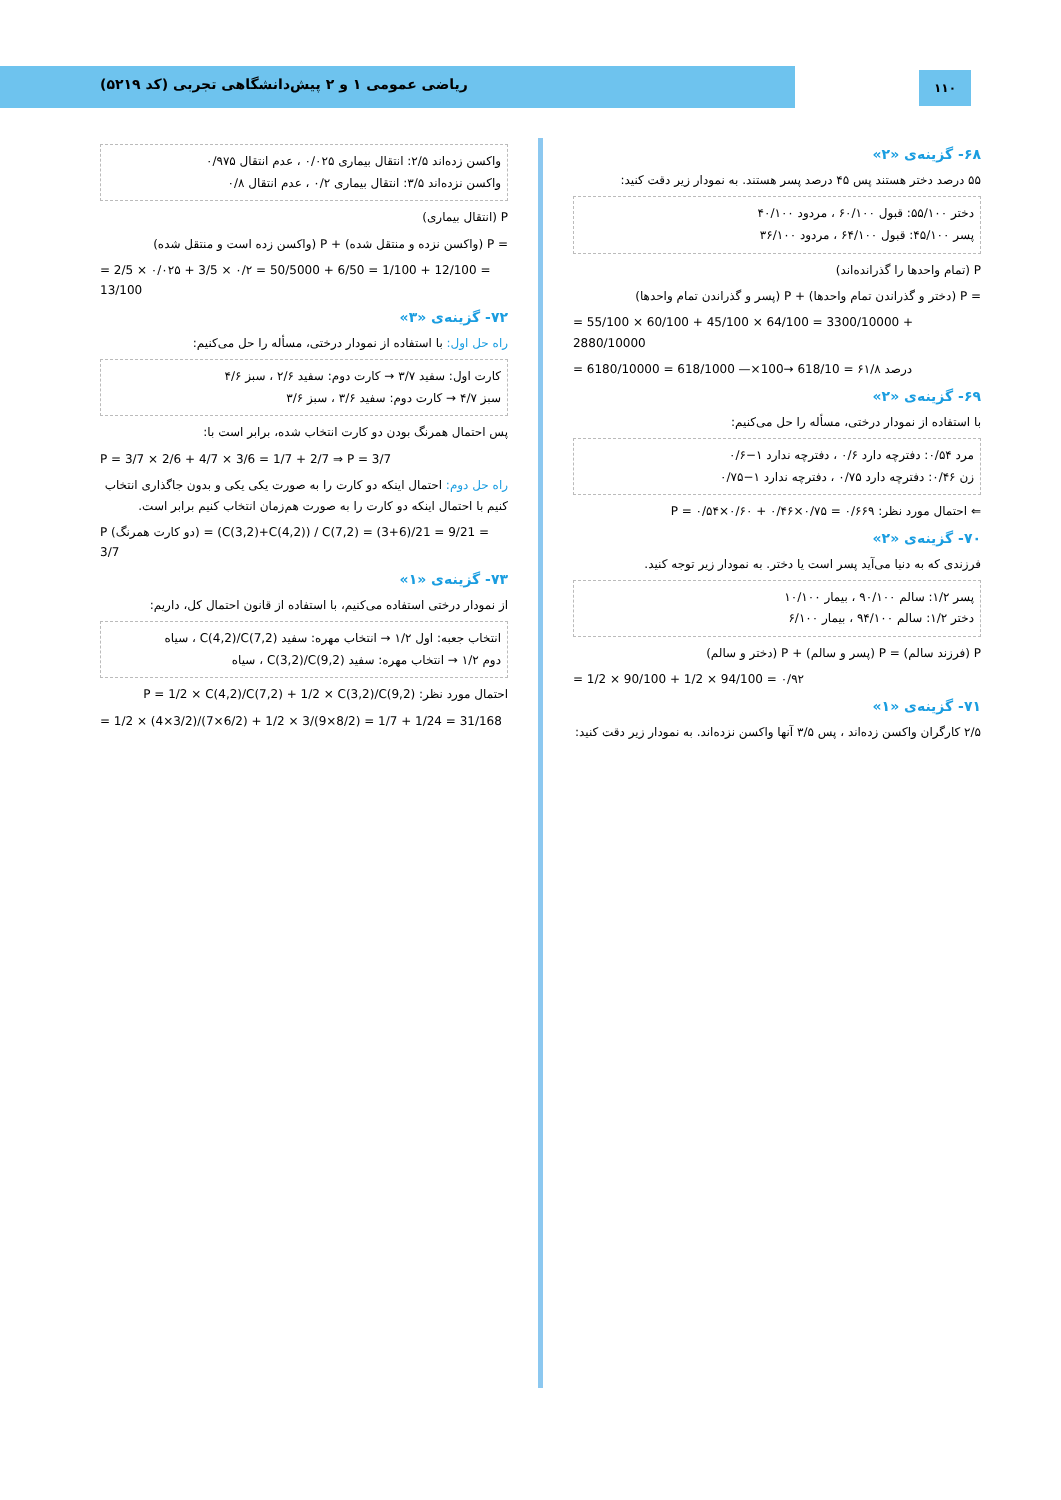ریاضی عمومی ۱ و ۲ پیش‌دانشگاهی تجربی (کد ۵۲۱۹)
۱۱۰
۶۸- گزینه‌ی «۲»
۵۵ درصد دختر هستند پس ۴۵ درصد پسر هستند. به نمودار زیر دقت کنید:
دختر ۵۵/۱۰۰: قبول ۶۰/۱۰۰ ، مردود ۴۰/۱۰۰
پسر ۴۵/۱۰۰: قبول ۶۴/۱۰۰ ، مردود ۳۶/۱۰۰
P (تمام واحدها را گذرانده‌اند)
= P (دختر و گذراندن تمام واحدها) + P (پسر و گذراندن تمام واحدها)
= 55/100 × 60/100 + 45/100 × 64/100 = 3300/10000 + 2880/10000
= 6180/10000 = 618/1000 —×100→ 618/10 = ۶۱/۸ درصد
۶۹- گزینه‌ی «۲»
با استفاده از نمودار درختی، مسأله را حل می‌کنیم:
مرد ۰/۵۴: دفترچه دارد ۰/۶ ، دفترچه ندارد ۱−۰/۶
زن ۰/۴۶: دفترچه دارد ۰/۷۵ ، دفترچه ندارد ۱−۰/۷۵
⇐ احتمال مورد نظر: P = ۰/۵۴×۰/۶۰ + ۰/۴۶×۰/۷۵ = ۰/۶۶۹
۷۰- گزینه‌ی «۲»
فرزندی که به دنیا می‌آید پسر است یا دختر. به نمودار زیر توجه کنید.
پسر ۱/۲: سالم ۹۰/۱۰۰ ، بیمار ۱۰/۱۰۰
دختر ۱/۲: سالم ۹۴/۱۰۰ ، بیمار ۶/۱۰۰
P (فرزند سالم) = P (پسر و سالم) + P (دختر و سالم)
= 1/2 × 90/100 + 1/2 × 94/100 = ۰/۹۲
۷۱- گزینه‌ی «۱»
۲/۵ کارگران واکسن زده‌اند ، پس ۳/۵ آنها واکسن نزده‌اند. به نمودار زیر دقت کنید:
واکسن زده‌اند ۲/۵: انتقال بیماری ۰/۰۲۵ ، عدم انتقال ۰/۹۷۵
واکسن نزده‌اند ۳/۵: انتقال بیماری ۰/۲ ، عدم انتقال ۰/۸
P (انتقال بیماری)
= P (واکسن نزده و منتقل شده) + P (واکسن زده است و منتقل شده)
= 2/5 × ۰/۰۲۵ + 3/5 × ۰/۲ = 50/5000 + 6/50 = 1/100 + 12/100 = 13/100
۷۲- گزینه‌ی «۳»
راه حل اول: با استفاده از نمودار درختی، مسأله را حل می‌کنیم:
کارت اول: سفید ۳/۷ → کارت دوم: سفید ۲/۶ ، سبز ۴/۶
سبز ۴/۷ → کارت دوم: سفید ۳/۶ ، سبز ۳/۶
پس احتمال همرنگ بودن دو کارت انتخاب شده، برابر است با:
P = 3/7 × 2/6 + 4/7 × 3/6 = 1/7 + 2/7 ⇒ P = 3/7
راه حل دوم: احتمال اینکه دو کارت را به صورت یکی یکی و بدون جاگذاری انتخاب کنیم با احتمال اینکه دو کارت را به صورت هم‌زمان انتخاب کنیم برابر است.
P (دو کارت همرنگ) = (C(3,2)+C(4,2)) / C(7,2) = (3+6)/21 = 9/21 = 3/7
۷۳- گزینه‌ی «۱»
از نمودار درختی استفاده می‌کنیم، با استفاده از قانون احتمال کل، داریم:
انتخاب جعبه: اول ۱/۲ → انتخاب مهره: سفید C(4,2)/C(7,2) ، سیاه
دوم ۱/۲ → انتخاب مهره: سفید C(3,2)/C(9,2) ، سیاه
احتمال مورد نظر: P = 1/2 × C(4,2)/C(7,2) + 1/2 × C(3,2)/C(9,2)
= 1/2 × (4×3/2)/(7×6/2) + 1/2 × 3/(9×8/2) = 1/7 + 1/24 = 31/168